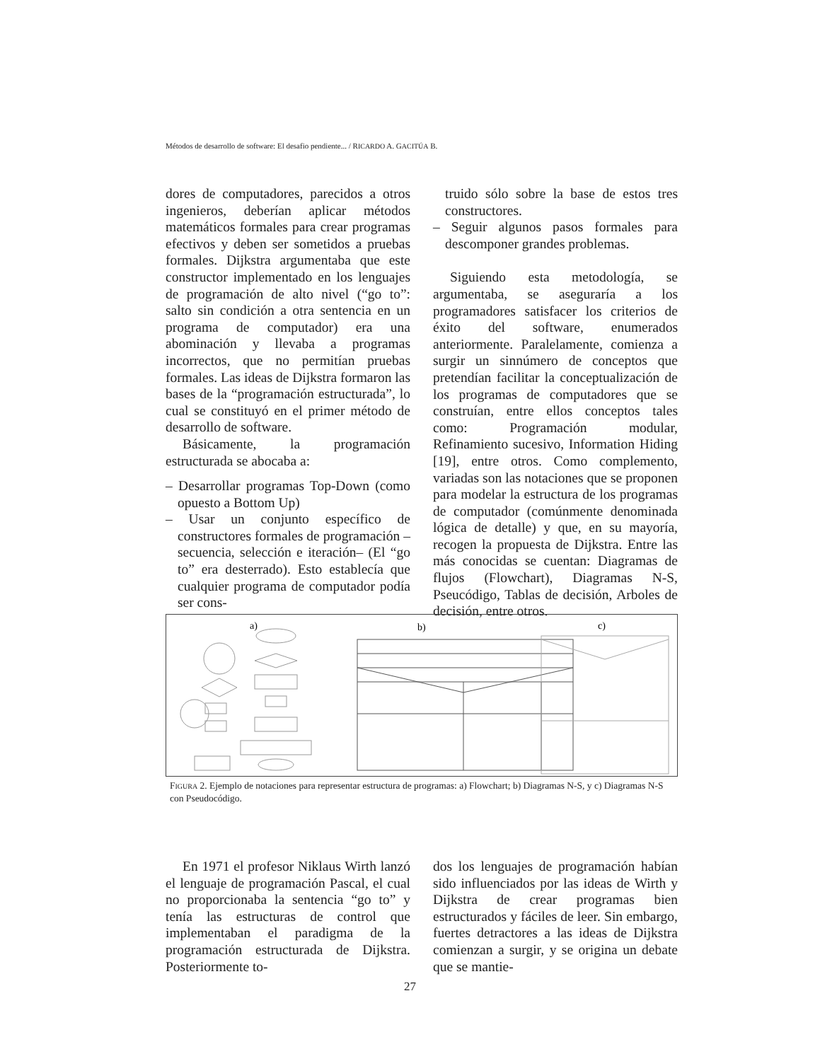Métodos de desarrollo de software: El desafio pendiente... / RICARDO A. GACITÚA B.
dores de computadores, parecidos a otros ingenieros, deberían aplicar métodos matemáticos formales para crear programas efectivos y deben ser sometidos a pruebas formales. Dijkstra argumentaba que este constructor implementado en los lenguajes de programación de alto nivel (“go to”: salto sin condición a otra sentencia en un programa de computador) era una abominación y llevaba a programas incorrectos, que no permitían pruebas formales. Las ideas de Dijkstra formaron las bases de la “programación estructurada”, lo cual se constituyó en el primer método de desarrollo de software.
Básicamente, la programación estructurada se abocaba a:
– Desarrollar programas Top-Down (como opuesto a Bottom Up)
– Usar un conjunto específico de constructores formales de programación –secuencia, selección e iteración– (El “go to” era desterrado). Esto establecía que cualquier programa de computador podía ser cons-
truido sólo sobre la base de estos tres constructores.
– Seguir algunos pasos formales para descomponer grandes problemas.
Siguiendo esta metodología, se argumentaba, se aseguraría a los programadores satisfacer los criterios de éxito del software, enumerados anteriormente. Paralelamente, comienza a surgir un sinnúmero de conceptos que pretendían facilitar la conceptualización de los programas de computadores que se construían, entre ellos conceptos tales como: Programación modular, Refinamiento sucesivo, Information Hiding [19], entre otros. Como complemento, variadas son las notaciones que se proponen para modelar la estructura de los programas de computador (comúnmente denominada lógica de detalle) y que, en su mayoría, recogen la propuesta de Dijkstra. Entre las más conocidas se cuentan: Diagramas de flujos (Flowchart), Diagramas N-S, Pseucódigo, Tablas de decisión, Arboles de decisión, entre otros.
a)
b)
c)
FIGURA 2. Ejemplo de notaciones para representar estructura de programas: a) Flowchart; b) Diagramas N-S, y c) Diagramas N-S con Pseudocódigo.
En 1971 el profesor Niklaus Wirth lanzó el lenguaje de programación Pascal, el cual no proporcionaba la sentencia “go to” y tenía las estructuras de control que implementaban el paradigma de la programación estructurada de Dijkstra. Posteriormente to-
dos los lenguajes de programación habían sido influenciados por las ideas de Wirth y Dijkstra de crear programas bien estructurados y fáciles de leer. Sin embargo, fuertes detractores a las ideas de Dijkstra comienzan a surgir, y se origina un debate que se mantie-
27